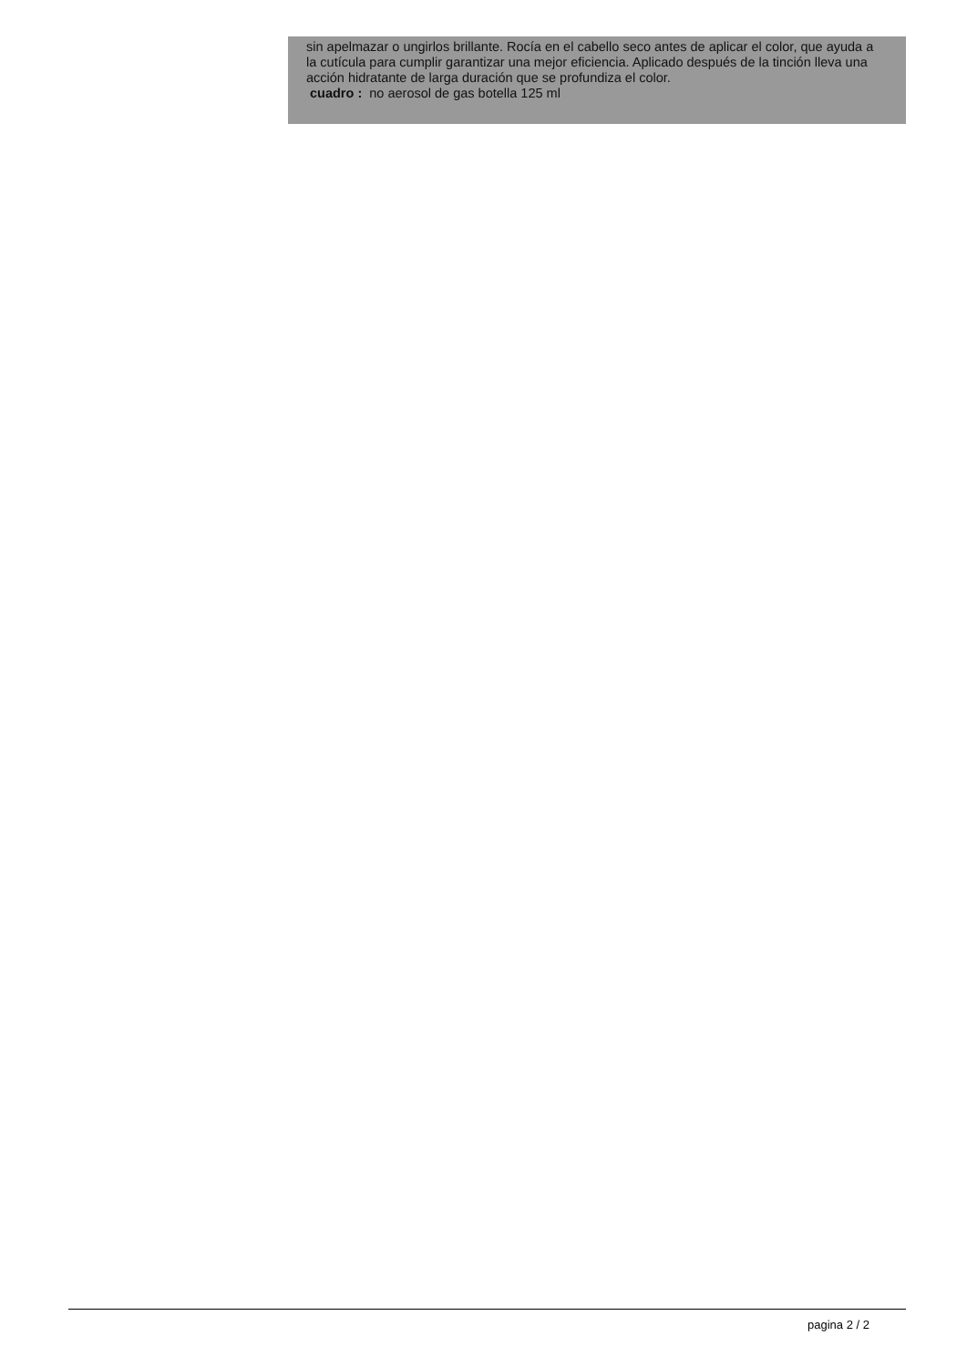sin apelmazar o ungirlos brillante. Rocía en el cabello seco antes de aplicar el color, que ayuda a la cutícula para cumplir garantizar una mejor eficiencia. Aplicado después de la tinción lleva una acción hidratante de larga duración que se profundiza el color.
cuadro : no aerosol de gas botella 125 ml
pagina 2 / 2